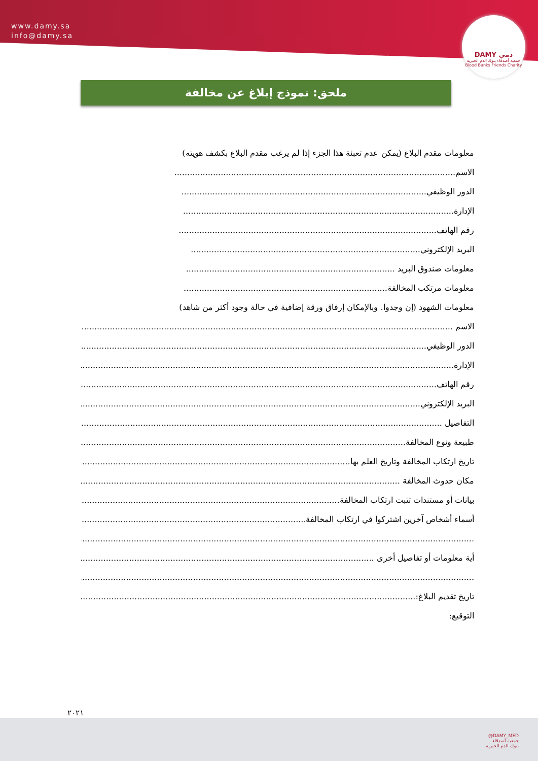www.damy.sa
info@damy.sa
DAMY دمي
جمعية أصدقاء بنوك الدم الخيرية
Blood Banks Friends Charity
ملحق: نموذج إبلاغ عن مخالفة
معلومات مقدم البلاغ (يمكن عدم تعبئة هذا الجزء إذا لم يرغب مقدم البلاغ بكشف هويته)
الاسم.............................................................................................................
الدور الوظيفي...............................................................................................
الإدارة.........................................................................................................
رقم الهاتف....................................................................................................
البريد الإلكتروني.........................................................................................
معلومات صندوق البريد .................................................................................
معلومات مرتكب المخالفة...............................................................................
معلومات الشهود (إن وجدوا. وبالإمكان إرفاق ورقة إضافية في حالة وجود أكثر من شاهد)
الاسم .........................................................................................................................................................
الدور الوظيفي...............................................................................................................................................
الإدارة.........................................................................................................................................................
رقم الهاتف...................................................................................................................................................
البريد الإلكتروني............................................................................................................................................
التفاصيل .....................................................................................................................................................
طبيعة ونوع المخالفة......................................................................................................................................
تاريخ ارتكاب المخالفة وتاريخ العلم بها..........................................................................................................
مكان حدوث المخالفة ...................................................................................................................................
بيانات أو مستندات تثبت ارتكاب المخالفة.........................................................................................................
أسماء أشخاص آخرين اشتركوا في ارتكاب المخالفة.............................................................................................
..................................................................................................................................................................
أية معلومات أو تفاصيل أخرى ........................................................................................................................
..................................................................................................................................................................
تاريخ تقديم البلاغ:..........................................................................................................................................
التوقيع:
٢٠٢١
@DAMY_MED
جمعية أصدقاء
بنوك الدم الخيرية